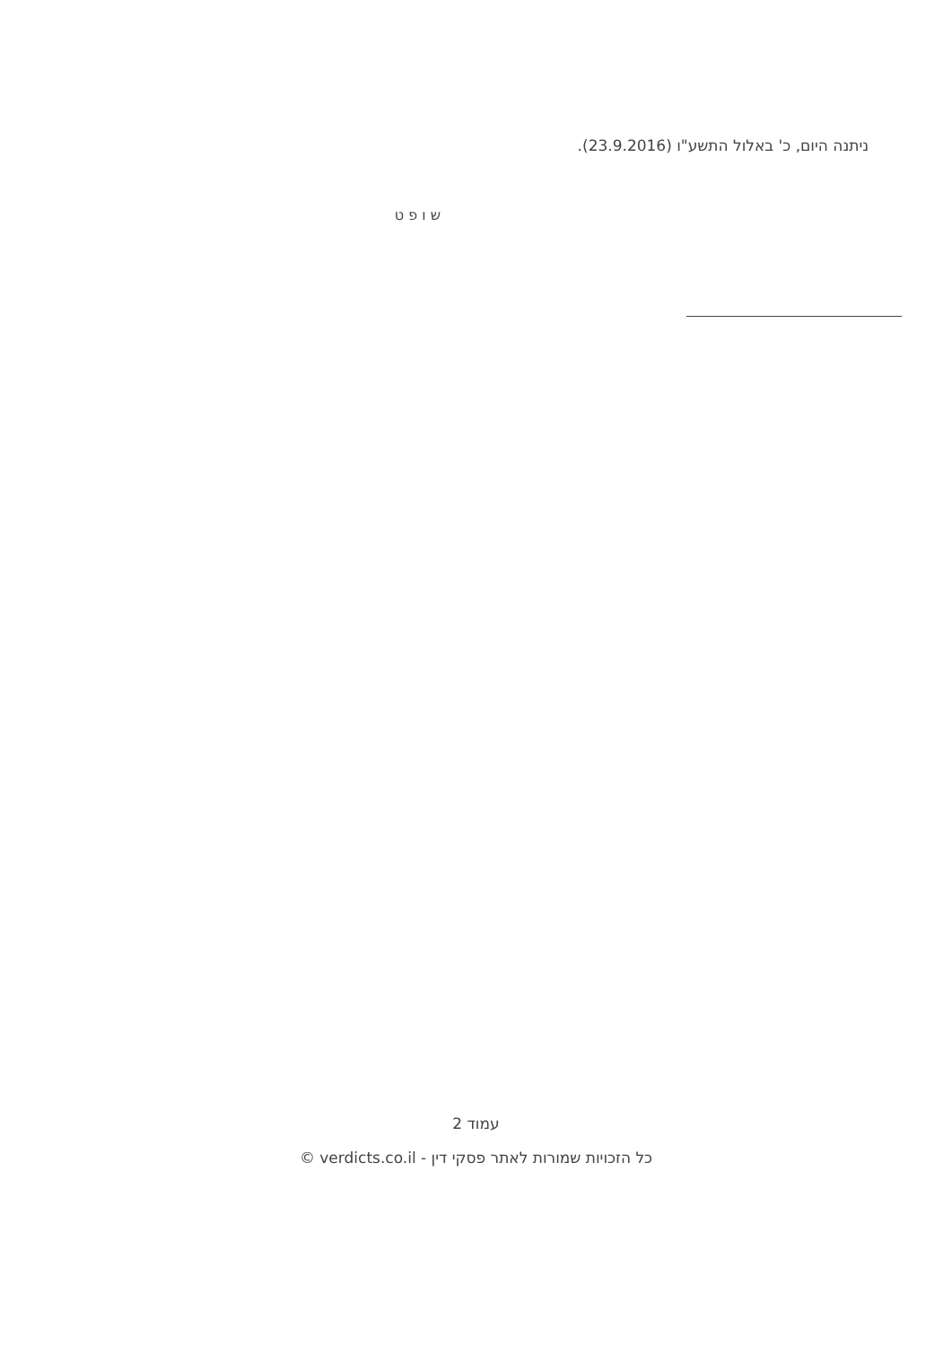ניתנה היום, כ' באלול התשע"ו (23.9.2016).
ש ו פ ט
עמוד 2
כל הזכויות שמורות לאתר פסקי דין - verdicts.co.il ©